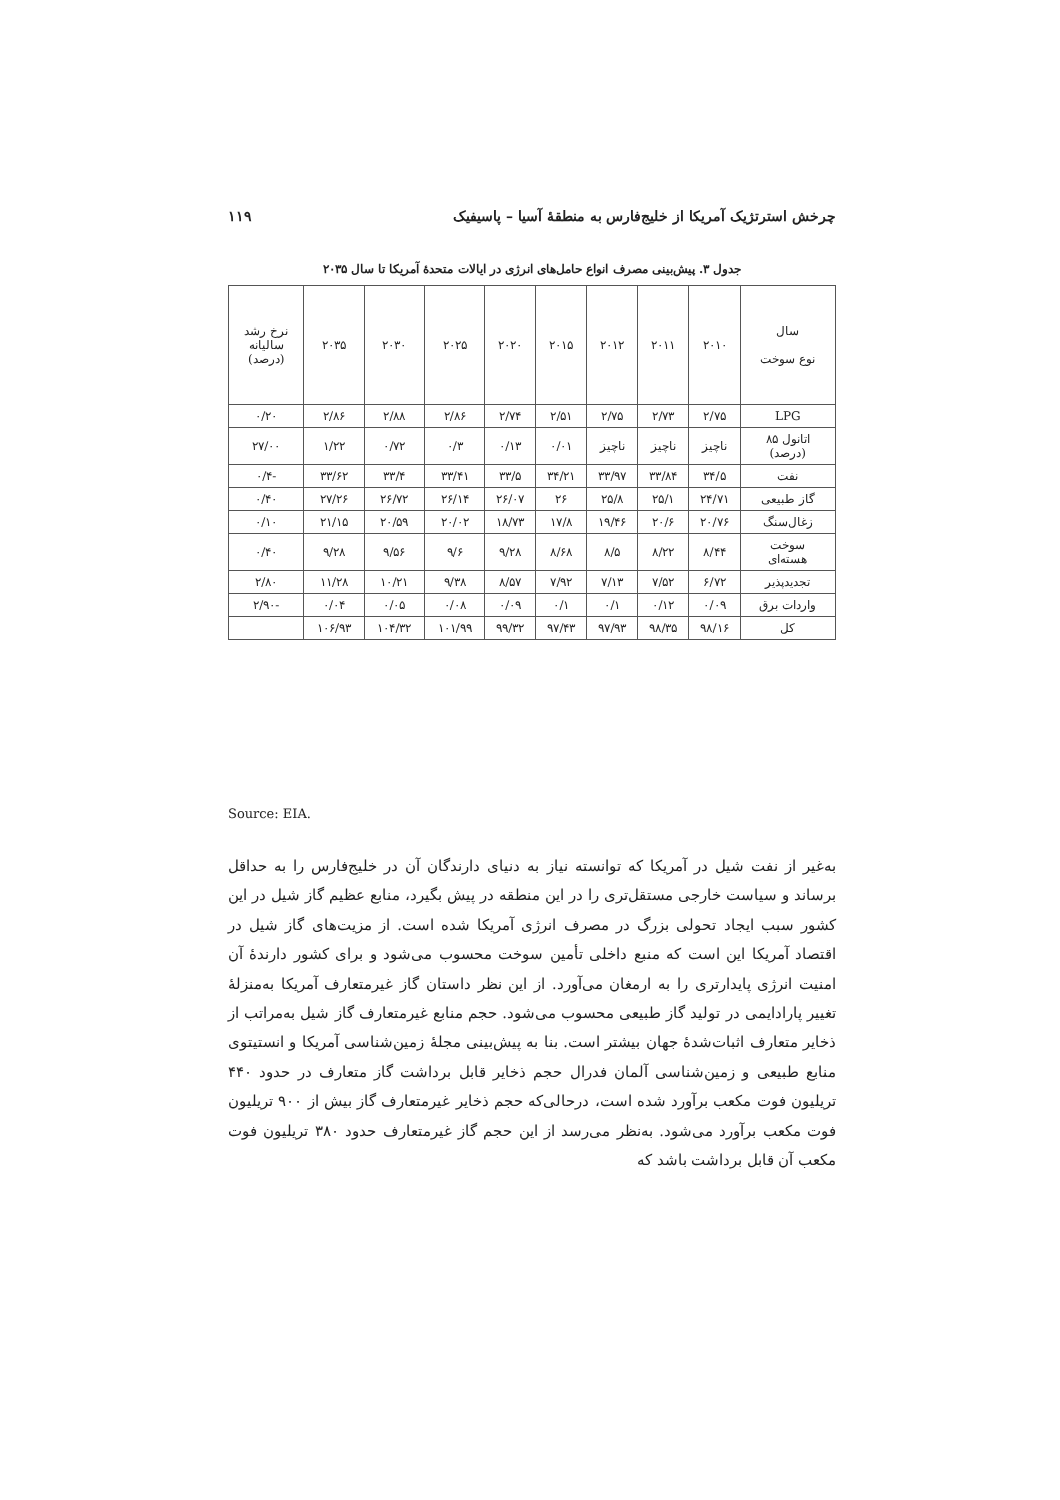چرخش استرتژیک آمریکا از خلیج‌فارس به منطقهٔ آسیا – پاسیفیک ۱۱۹
جدول ۳. پیش‌بینی مصرف انواع حامل‌های انرژی در ایالات متحدهٔ آمریکا تا سال ۲۰۳۵
| سال نوع سوخت | ۲۰۱۰ | ۲۰۱۱ | ۲۰۱۲ | ۲۰۱۵ | ۲۰۲۰ | ۲۰۲۵ | ۲۰۳۰ | ۲۰۳۵ | نرخ رشد سالیانه (درصد) |
| --- | --- | --- | --- | --- | --- | --- | --- | --- | --- |
| LPG | ۲/۷۵ | ۲/۷۳ | ۲/۷۵ | ۲/۵۱ | ۲/۷۴ | ۲/۸۶ | ۲/۸۸ | ۲/۸۶ | ۰/۲۰ |
| اتانول ۸۵ (درصد) | ناچیز | ناچیز | ناچیز | ۰/۰۱ | ۰/۱۳ | ۰/۳ | ۰/۷۲ | ۱/۲۲ | ۲۷/۰۰ |
| نفت | ۳۴/۵ | ۳۳/۸۴ | ۳۳/۹۷ | ۳۴/۲۱ | ۳۳/۵ | ۳۳/۴۱ | ۳۳/۴ | ۳۳/۶۲ | -۰/۴ |
| گاز طبیعی | ۲۴/۷۱ | ۲۵/۱ | ۲۵/۸ | ۲۶ | ۲۶/۰۷ | ۲۶/۱۴ | ۲۶/۷۲ | ۲۷/۲۶ | ۰/۴۰ |
| زغال‌سنگ | ۲۰/۷۶ | ۲۰/۶ | ۱۹/۴۶ | ۱۷/۸ | ۱۸/۷۳ | ۲۰/۰۲ | ۲۰/۵۹ | ۲۱/۱۵ | ۰/۱۰ |
| سوخت هسته‌ای | ۸/۴۴ | ۸/۲۲ | ۸/۵ | ۸/۶۸ | ۹/۲۸ | ۹/۶ | ۹/۵۶ | ۹/۲۸ | ۰/۴۰ |
| تجدیدپذیر | ۶/۷۲ | ۷/۵۲ | ۷/۱۳ | ۷/۹۲ | ۸/۵۷ | ۹/۳۸ | ۱۰/۲۱ | ۱۱/۲۸ | ۲/۸۰ |
| واردات برق | ۰/۰۹ | ۰/۱۲ | ۰/۱ | ۰/۱ | ۰/۰۹ | ۰/۰۸ | ۰/۰۵ | ۰/۰۴ | -۲/۹۰ |
| کل | ۹۸/۱۶ | ۹۸/۳۵ | ۹۷/۹۳ | ۹۷/۴۳ | ۹۹/۳۲ | ۱۰۱/۹۹ | ۱۰۴/۳۲ | ۱۰۶/۹۳ | |
Source: EIA.
به‌غیر از نفت شیل در آمریکا که توانسته نیاز به دنیای دارندگان آن در خلیج‌فارس را به حداقل برساند و سیاست خارجی مستقل‌تری را در این منطقه در پیش بگیرد، منابع عظیم گاز شیل در این کشور سبب ایجاد تحولی بزرگ در مصرف انرژی آمریکا شده است. از مزیت‌های گاز شیل در اقتصاد آمریکا این است که منبع داخلی تأمین سوخت محسوب می‌شود و برای کشور دارندهٔ آن امنیت انرژی پایدارتری را به ارمغان می‌آورد. از این نظر داستان گاز غیرمتعارف آمریکا به‌منزلهٔ تغییر پارادایمی در تولید گاز طبیعی محسوب می‌شود. حجم منابع غیرمتعارف گاز شیل به‌مراتب از ذخایر متعارف اثبات‌شدهٔ جهان بیشتر است. بنا به پیش‌بینی مجلهٔ زمین‌شناسی آمریکا و انستیتوی منابع طبیعی و زمین‌شناسی آلمان فدرال حجم ذخایر قابل برداشت گاز متعارف در حدود ۴۴۰ تریلیون فوت مکعب برآورد شده است، درحالی‌که حجم ذخایر غیرمتعارف گاز بیش از ۹۰۰ تریلیون فوت مکعب برآورد می‌شود. به‌نظر می‌رسد از این حجم گاز غیرمتعارف حدود ۳۸۰ تریلیون فوت مکعب آن قابل برداشت باشد که